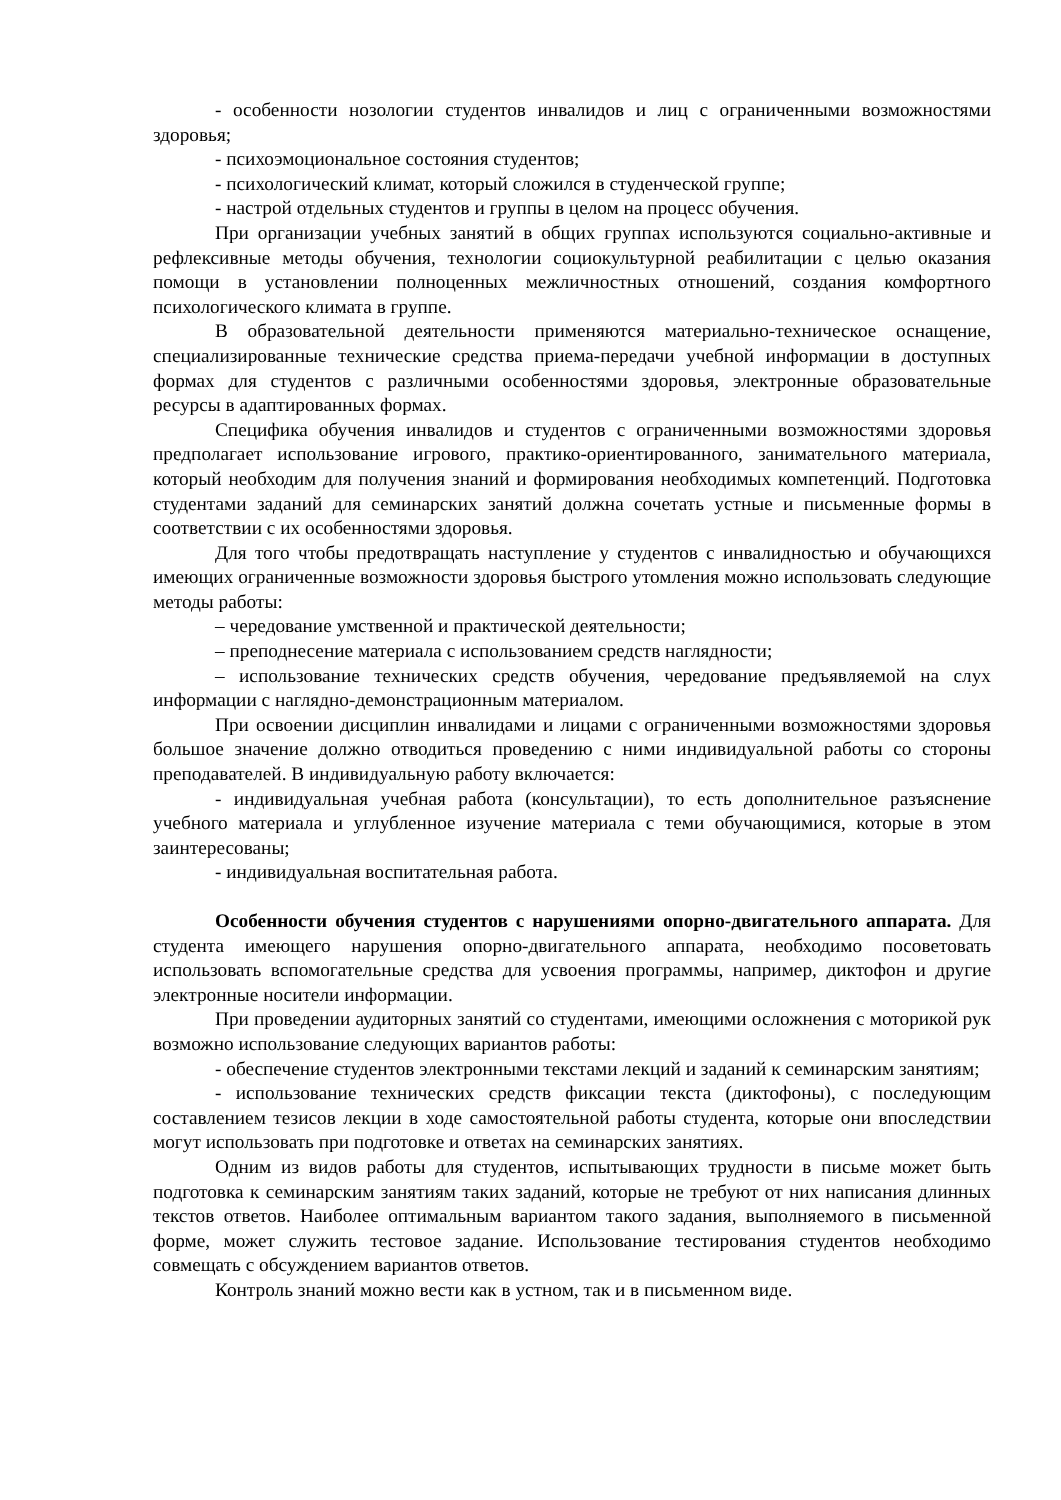- особенности нозологии студентов инвалидов и лиц с ограниченными возможностями здоровья;
- психоэмоциональное состояния студентов;
- психологический климат, который сложился в студенческой группе;
- настрой отдельных студентов и группы в целом на процесс обучения.
При организации учебных занятий в общих группах используются социально-активные и рефлексивные методы обучения, технологии социокультурной реабилитации с целью оказания помощи в установлении полноценных межличностных отношений, создания комфортного психологического климата в группе.
В образовательной деятельности применяются материально-техническое оснащение, специализированные технические средства приема-передачи учебной информации в доступных формах для студентов с различными особенностями здоровья, электронные образовательные ресурсы в адаптированных формах.
Специфика обучения инвалидов и студентов с ограниченными возможностями здоровья предполагает использование игрового, практико-ориентированного, занимательного материала, который необходим для получения знаний и формирования необходимых компетенций. Подготовка студентами заданий для семинарских занятий должна сочетать устные и письменные формы в соответствии с их особенностями здоровья.
Для того чтобы предотвращать наступление у студентов с инвалидностью и обучающихся имеющих ограниченные возможности здоровья быстрого утомления можно использовать следующие методы работы:
– чередование умственной и практической деятельности;
– преподнесение материала с использованием средств наглядности;
– использование технических средств обучения, чередование предъявляемой на слух информации с наглядно-демонстрационным материалом.
При освоении дисциплин инвалидами и лицами с ограниченными возможностями здоровья большое значение должно отводиться проведению с ними индивидуальной работы со стороны преподавателей. В индивидуальную работу включается:
- индивидуальная учебная работа (консультации), то есть дополнительное разъяснение учебного материала и углубленное изучение материала с теми обучающимися, которые в этом заинтересованы;
- индивидуальная воспитательная работа.
Особенности обучения студентов с нарушениями опорно-двигательного аппарата. Для студента имеющего нарушения опорно-двигательного аппарата, необходимо посоветовать использовать вспомогательные средства для усвоения программы, например, диктофон и другие электронные носители информации.
При проведении аудиторных занятий со студентами, имеющими осложнения с моторикой рук возможно использование следующих вариантов работы:
- обеспечение студентов электронными текстами лекций и заданий к семинарским занятиям;
- использование технических средств фиксации текста (диктофоны), с последующим составлением тезисов лекции в ходе самостоятельной работы студента, которые они впоследствии могут использовать при подготовке и ответах на семинарских занятиях.
Одним из видов работы для студентов, испытывающих трудности в письме может быть подготовка к семинарским занятиям таких заданий, которые не требуют от них написания длинных текстов ответов. Наиболее оптимальным вариантом такого задания, выполняемого в письменной форме, может служить тестовое задание. Использование тестирования студентов необходимо совмещать с обсуждением вариантов ответов.
Контроль знаний можно вести как в устном, так и в письменном виде.